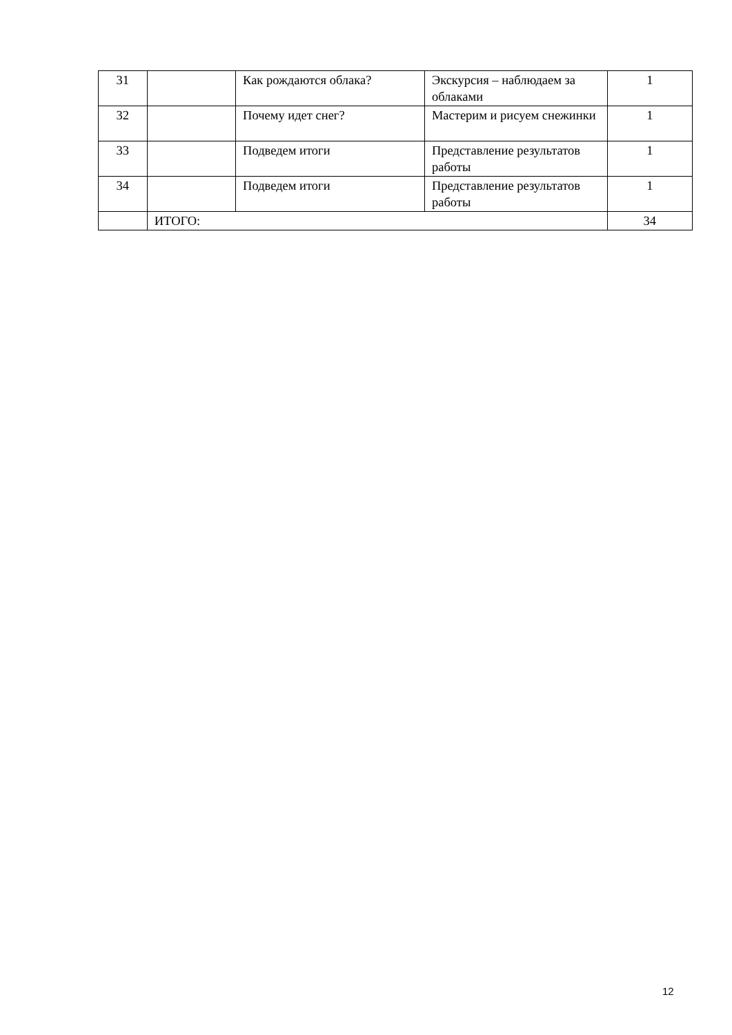| 31 | | Как рождаются облака? | Экскурсия – наблюдаем за облаками | 1 |
| 32 | | Почему идет снег? | Мастерим и рисуем снежинки | 1 |
| 33 | | Подведем итоги | Представление результатов работы | 1 |
| 34 | | Подведем итоги | Представление результатов работы | 1 |
| | ИТОГО: | | | 34 |
12